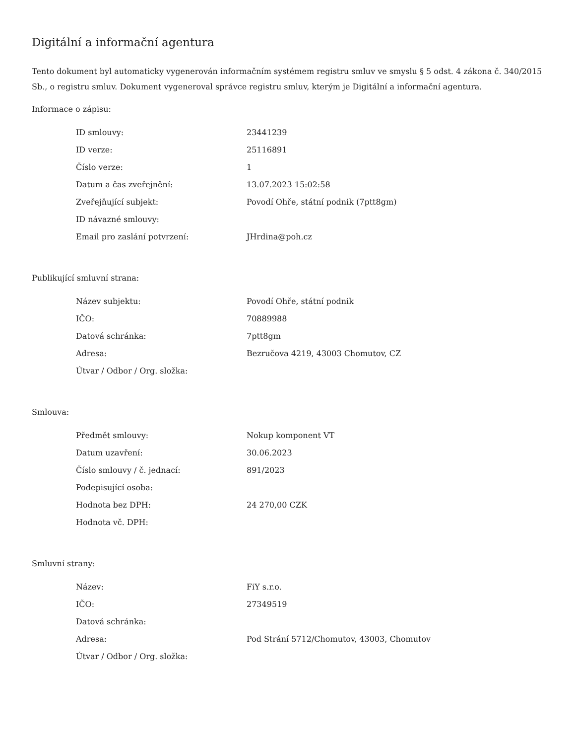Digitální a informační agentura
Tento dokument byl automaticky vygenerován informačním systémem registru smluv ve smyslu § 5 odst. 4 zákona č. 340/2015 Sb., o registru smluv. Dokument vygeneroval správce registru smluv, kterým je Digitální a informační agentura.
Informace o zápisu:
| ID smlouvy: | 23441239 |
| ID verze: | 25116891 |
| Číslo verze: | 1 |
| Datum a čas zveřejnění: | 13.07.2023 15:02:58 |
| Zveřejňující subjekt: | Povodí Ohře, státní podnik (7ptt8gm) |
| ID návazné smlouvy: | |
| Email pro zaslání potvrzení: | JHrdina@poh.cz |
Publikující smluvní strana:
| Název subjektu: | Povodí Ohře, státní podnik |
| IČO: | 70889988 |
| Datová schránka: | 7ptt8gm |
| Adresa: | Bezručova 4219, 43003 Chomutov, CZ |
| Útvar / Odbor / Org. složka: | |
Smlouva:
| Předmět smlouvy: | Nokup komponent VT |
| Datum uzavření: | 30.06.2023 |
| Číslo smlouvy / č. jednací: | 891/2023 |
| Podepisující osoba: | |
| Hodnota bez DPH: | 24 270,00 CZK |
| Hodnota vč. DPH: | |
Smluvní strany:
| Název: | FiY s.r.o. |
| IČO: | 27349519 |
| Datová schránka: | |
| Adresa: | Pod Strání 5712/Chomutov, 43003, Chomutov |
| Útvar / Odbor / Org. složka: | |